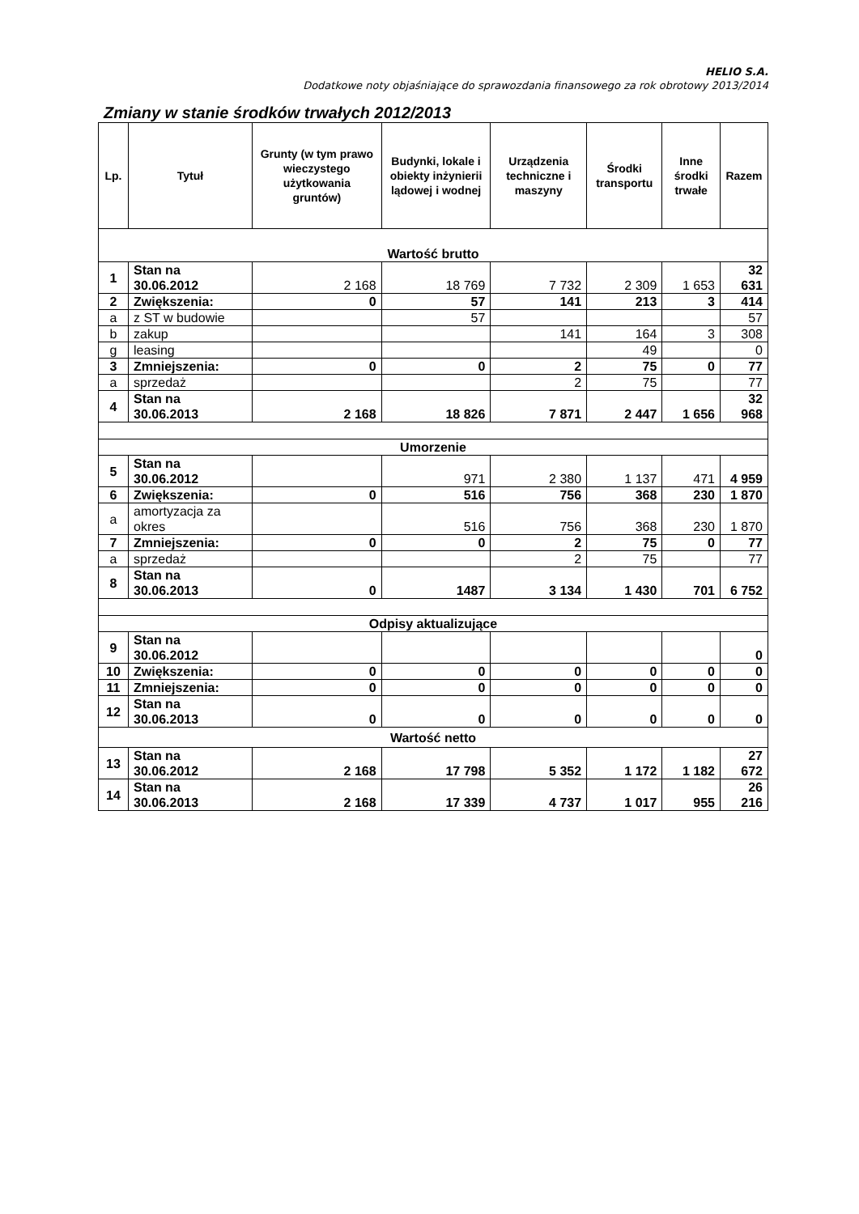HELIO S.A.
Dodatkowe noty objaśniające do sprawozdania finansowego za rok obrotowy 2013/2014
Zmiany w stanie środków trwałych 2012/2013
| Lp. | Tytuł | Grunty (w tym prawo wieczystego użytkowania gruntów) | Budynki, lokale i obiekty inżynierii lądowej i wodnej | Urządzenia techniczne i maszyny | Środki transportu | Inne środki trwałe | Razem |
| --- | --- | --- | --- | --- | --- | --- | --- |
| Wartość brutto | | | | | | | |
| 1 | Stan na 30.06.2012 | 2 168 | 18 769 | 7 732 | 2 309 | 1 653 | 32 631 |
| 2 | Zwiększenia: | 0 | 57 | 141 | 213 | 3 | 414 |
| a | z ST w budowie | | 57 | | | | 57 |
| b | zakup | | | 141 | 164 | 3 | 308 |
| g | leasing | | | | 49 | | 0 |
| 3 | Zmniejszenia: | 0 | 0 | 2 | 75 | 0 | 77 |
| a | sprzedaż | | | 2 | 75 | | 77 |
| 4 | Stan na 30.06.2013 | 2 168 | 18 826 | 7 871 | 2 447 | 1 656 | 32 968 |
| Umorzenie | | | | | | | |
| 5 | Stan na 30.06.2012 | | 971 | 2 380 | 1 137 | 471 | 4 959 |
| 6 | Zwiększenia: | 0 | 516 | 756 | 368 | 230 | 1 870 |
| a | amortyzacja za okres | | 516 | 756 | 368 | 230 | 1 870 |
| 7 | Zmniejszenia: | 0 | 0 | 2 | 75 | 0 | 77 |
| a | sprzedaż | | | 2 | 75 | | 77 |
| 8 | Stan na 30.06.2013 | 0 | 1487 | 3 134 | 1 430 | 701 | 6 752 |
| Odpisy aktualizujące | | | | | | | |
| 9 | Stan na 30.06.2012 | | | | | | 0 |
| 10 | Zwiększenia: | 0 | 0 | 0 | 0 | 0 | 0 |
| 11 | Zmniejszenia: | 0 | 0 | 0 | 0 | 0 | 0 |
| 12 | Stan na 30.06.2013 | 0 | 0 | 0 | 0 | 0 | 0 |
| Wartość netto | | | | | | | |
| 13 | Stan na 30.06.2012 | 2 168 | 17 798 | 5 352 | 1 172 | 1 182 | 27 672 |
| 14 | Stan na 30.06.2013 | 2 168 | 17 339 | 4 737 | 1 017 | 955 | 26 216 |